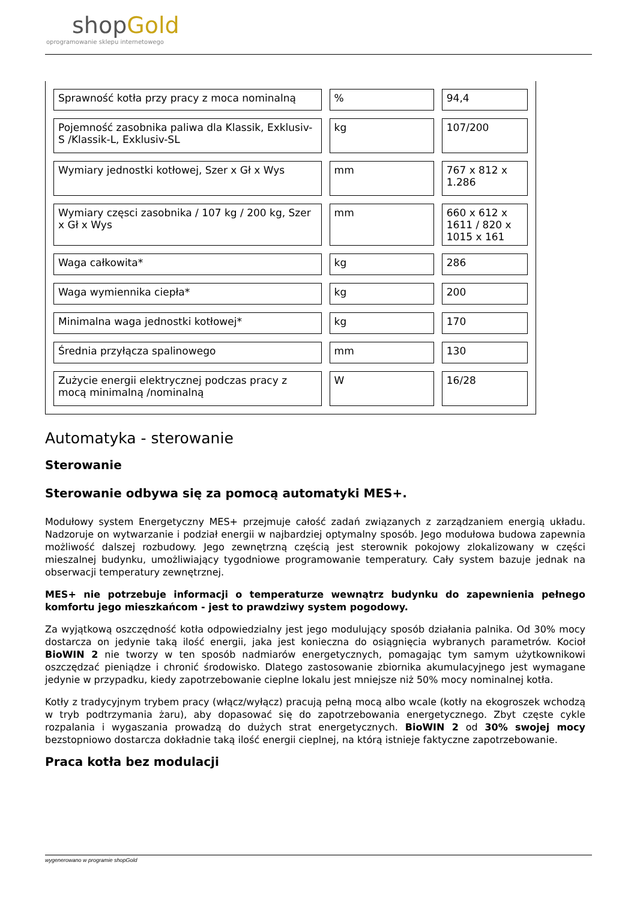shopGold
oprogramowanie sklepu internetowego
| Sprawność kotła przy pracy z moca nominalną | % | 94,4 |
| Pojemność zasobnika paliwa dla Klassik, Exklusiv-S /Klassik-L, Exklusiv-SL | kg | 107/200 |
| Wymiary jednostki kotłowej, Szer x Gł x Wys | mm | 767 x 812 x 1.286 |
| Wymiary częsci zasobnika / 107 kg / 200 kg, Szer x Gł x Wys | mm | 660 x 612 x 1611 / 820 x 1015 x 161 |
| Waga całkowita* | kg | 286 |
| Waga wymiennika ciepła* | kg | 200 |
| Minimalna waga jednostki kotłowej* | kg | 170 |
| Średnia przyłącza spalinowego | mm | 130 |
| Zużycie energii elektrycznej podczas pracy z mocą minimalną /nominalną | W | 16/28 |
Automatyka - sterowanie
Sterowanie
Sterowanie odbywa się za pomocą automatyki MES+.
Modułowy system Energetyczny MES+ przejmuje całość zadań związanych z zarządzaniem energią układu. Nadzoruje on wytwarzanie i podział energii w najbardziej optymalny sposób. Jego modułowa budowa zapewnia możliwość dalszej rozbudowy. Jego zewnętrzną częścią jest sterownik pokojowy zlokalizowany w części mieszalnej budynku, umożliwiający tygodniowe programowanie temperatury. Cały system bazuje jednak na obserwacji temperatury zewnętrznej.
MES+ nie potrzebuje informacji o temperaturze wewnątrz budynku do zapewnienia pełnego komfortu jego mieszkańcom - jest to prawdziwy system pogodowy.
Za wyjątkową oszczędność kotła odpowiedzialny jest jego modulujący sposób działania palnika. Od 30% mocy dostarcza on jedynie taką ilość energii, jaka jest konieczna do osiągnięcia wybranych parametrów. Kocioł BioWIN 2 nie tworzy w ten sposób nadmiarów energetycznych, pomagając tym samym użytkownikowi oszczędzać pieniądze i chronić środowisko. Dlatego zastosowanie zbiornika akumulacyjnego jest wymagane jedynie w przypadku, kiedy zapotrzebowanie cieplne lokalu jest mniejsze niż 50% mocy nominalnej kotła.
Kotły z tradycyjnym trybem pracy (włącz/wyłącz) pracują pełną mocą albo wcale (kotły na ekogroszek wchodzą w tryb podtrzymania żaru), aby dopasować się do zapotrzebowania energetycznego. Zbyt częste cykle rozpalania i wygaszania prowadzą do dużych strat energetycznych. BioWIN 2 od 30% swojej mocy bezstopniowo dostarcza dokładnie taką ilość energii cieplnej, na którą istnieje faktyczne zapotrzebowanie.
Praca kotła bez modulacji
wygenerowano w programie shopGold